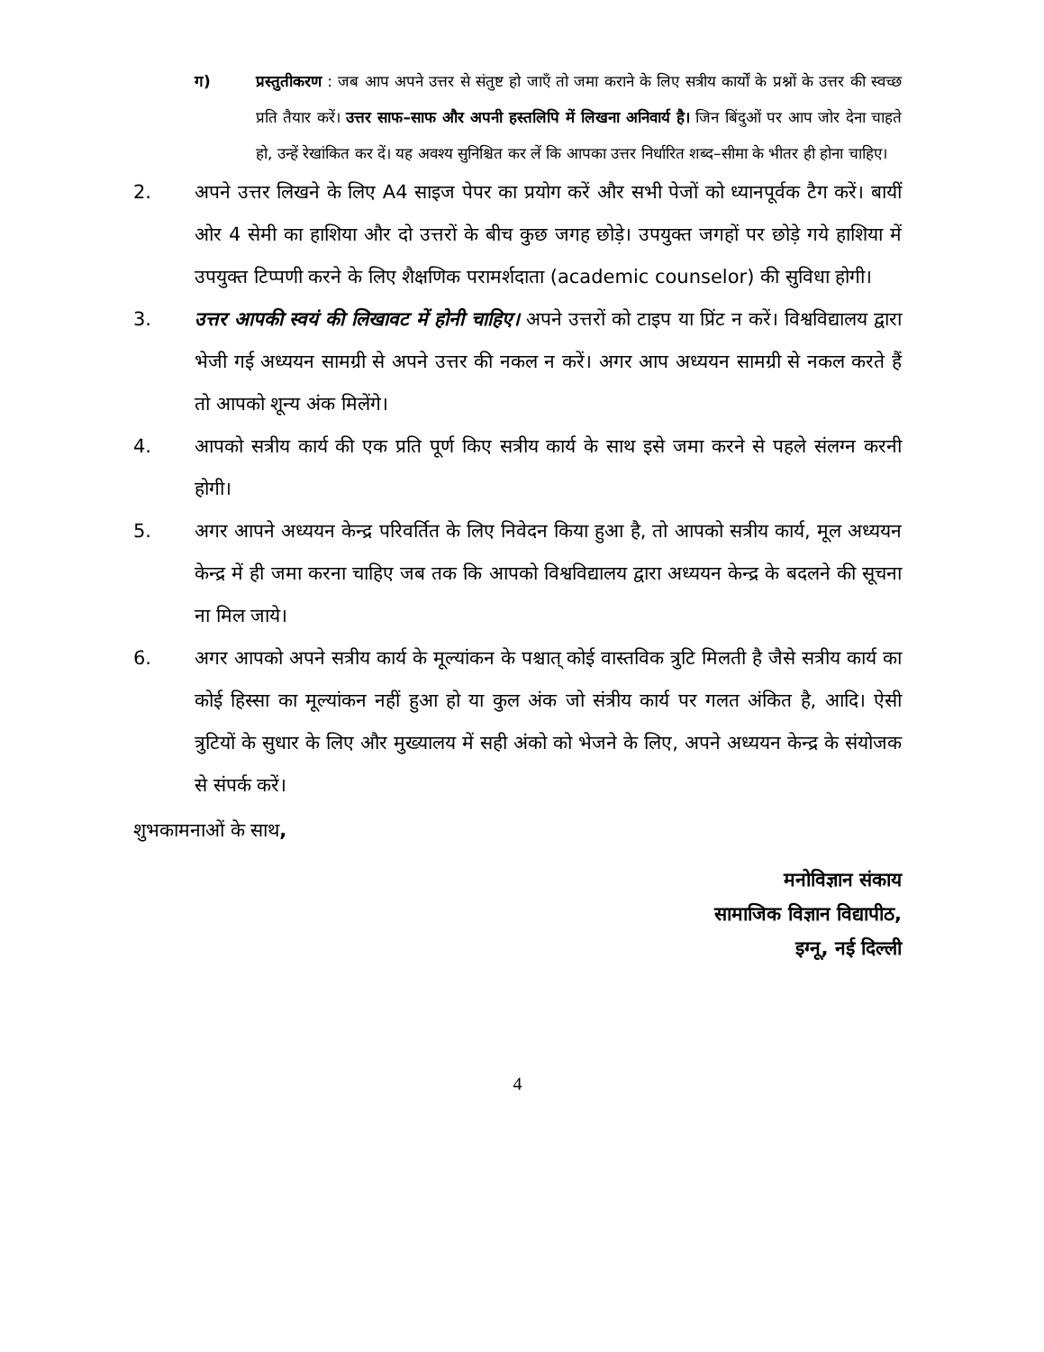ग) प्रस्तुतीकरण : जब आप अपने उत्तर से संतुष्ट हो जाएँ तो जमा कराने के लिए सत्रीय कार्यों के प्रश्नों के उत्तर की स्वच्छ प्रति तैयार करें। उत्तर साफ–साफ और अपनी हस्तलिपि में लिखना अनिवार्य है। जिन बिंदुओं पर आप जोर देना चाहते हो, उन्हें रेखांकित कर दें। यह अवश्य सुनिश्चित कर लें कि आपका उत्तर निर्धारित शब्द–सीमा के भीतर ही होना चाहिए।
2. अपने उत्तर लिखने के लिए A4 साइज पेपर का प्रयोग करें और सभी पेजों को ध्यानपूर्वक टैग करें। बायीं ओर 4 सेमी का हाशिया और दो उत्तरों के बीच कुछ जगह छोड़े। उपयुक्त जगहों पर छोड़े गये हाशिया में उपयुक्त टिप्पणी करने के लिए शैक्षणिक परामर्शदाता (academic counselor) की सुविधा होगी।
3. उत्तर आपकी स्वयं की लिखावट में होनी चाहिए। अपने उत्तरों को टाइप या प्रिंट न करें। विश्वविद्यालय द्वारा भेजी गई अध्ययन सामग्री से अपने उत्तर की नकल न करें। अगर आप अध्ययन सामग्री से नकल करते हैं तो आपको शून्य अंक मिलेंगे।
4. आपको सत्रीय कार्य की एक प्रति पूर्ण किए सत्रीय कार्य के साथ इसे जमा करने से पहले संलग्न करनी होगी।
5. अगर आपने अध्ययन केन्द्र परिवर्तित के लिए निवेदन किया हुआ है, तो आपको सत्रीय कार्य, मूल अध्ययन केन्द्र में ही जमा करना चाहिए जब तक कि आपको विश्वविद्यालय द्वारा अध्ययन केन्द्र के बदलने की सूचना ना मिल जाये।
6. अगर आपको अपने सत्रीय कार्य के मूल्यांकन के पश्चात् कोई वास्तविक त्रुटि मिलती है जैसे सत्रीय कार्य का कोई हिस्सा का मूल्यांकन नहीं हुआ हो या कुल अंक जो संत्रीय कार्य पर गलत अंकित है, आदि। ऐसी त्रुटियों के सुधार के लिए और मुख्यालय में सही अंको को भेजने के लिए, अपने अध्ययन केन्द्र के संयोजक से संपर्क करें।
शुभकामनाओं के साथ,
मनोविज्ञान संकाय
सामाजिक विज्ञान विद्यापीठ,
इग्नू, नई दिल्ली
4